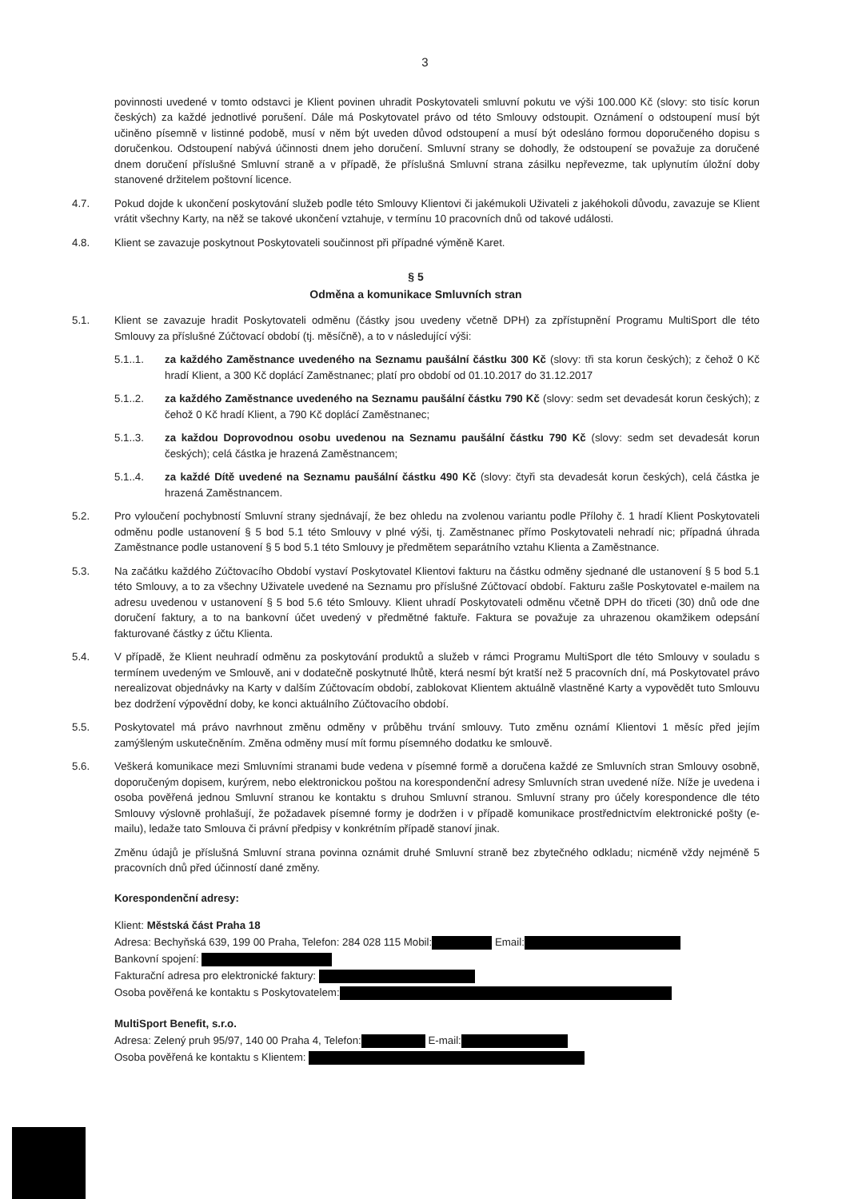3
povinnosti uvedené v tomto odstavci je Klient povinen uhradit Poskytovateli smluvní pokutu ve výši 100.000 Kč (slovy: sto tisíc korun českých) za každé jednotlivé porušení. Dále má Poskytovatel právo od této Smlouvy odstoupit. Oznámení o odstoupení musí být učiněno písemně v listinné podobě, musí v něm být uveden důvod odstoupení a musí být odesláno formou doporučeného dopisu s doručenkou. Odstoupení nabývá účinnosti dnem jeho doručení. Smluvní strany se dohodly, že odstoupení se považuje za doručené dnem doručení příslušné Smluvní straně a v případě, že příslušná Smluvní strana zásilku nepřevezme, tak uplynutím úložní doby stanovené držitelem poštovní licence.
4.7. Pokud dojde k ukončení poskytování služeb podle této Smlouvy Klientovi či jakémukoli Uživateli z jakéhokoli důvodu, zavazuje se Klient vrátit všechny Karty, na něž se takové ukončení vztahuje, v termínu 10 pracovních dnů od takové události.
4.8. Klient se zavazuje poskytnout Poskytovateli součinnost při případné výměně Karet.
§ 5
Odměna a komunikace Smluvních stran
5.1. Klient se zavazuje hradit Poskytovateli odměnu (částky jsou uvedeny včetně DPH) za zpřístupnění Programu MultiSport dle této Smlouvy za příslušné Zúčtovací období (tj. měsíčně), a to v následující výši:
5.1..1. za každého Zaměstnance uvedeného na Seznamu paušální částku 300 Kč (slovy: tři sta korun českých); z čehož 0 Kč hradí Klient, a 300 Kč doplácí Zaměstnanec; platí pro období od 01.10.2017 do 31.12.2017
5.1..2. za každého Zaměstnance uvedeného na Seznamu paušální částku 790 Kč (slovy: sedm set devadesát korun českých); z čehož 0 Kč hradí Klient, a 790 Kč doplácí Zaměstnanec;
5.1..3. za každou Doprovodnou osobu uvedenou na Seznamu paušální částku 790 Kč (slovy: sedm set devadesát korun českých); celá částka je hrazená Zaměstnancem;
5.1..4. za každé Dítě uvedené na Seznamu paušální částku 490 Kč (slovy: čtyři sta devadesát korun českých), celá částka je hrazená Zaměstnancem.
5.2. Pro vyloučení pochybností Smluvní strany sjednávají, že bez ohledu na zvolenou variantu podle Přílohy č. 1 hradí Klient Poskytovateli odměnu podle ustanovení § 5 bod 5.1 této Smlouvy v plné výši, tj. Zaměstnanec přímo Poskytovateli nehradí nic; případná úhrada Zaměstnance podle ustanovení § 5 bod 5.1 této Smlouvy je předmětem separátního vztahu Klienta a Zaměstnance.
5.3. Na začátku každého Zúčtovacího Období vystaví Poskytovatel Klientovi fakturu na částku odměny sjednané dle ustanovení § 5 bod 5.1 této Smlouvy, a to za všechny Uživatele uvedené na Seznamu pro příslušné Zúčtovací období. Fakturu zašle Poskytovatel e-mailem na adresu uvedenou v ustanovení § 5 bod 5.6 této Smlouvy. Klient uhradí Poskytovateli odměnu včetně DPH do třiceti (30) dnů ode dne doručení faktury, a to na bankovní účet uvedený v předmětné faktuře. Faktura se považuje za uhrazenou okamžikem odepsání fakturované částky z účtu Klienta.
5.4. V případě, že Klient neuhradí odměnu za poskytování produktů a služeb v rámci Programu MultiSport dle této Smlouvy v souladu s termínem uvedeným ve Smlouvě, ani v dodatečně poskytnuté lhůtě, která nesmí být kratší než 5 pracovních dní, má Poskytovatel právo nerealizovat objednávky na Karty v dalším Zúčtovacím období, zablokovat Klientem aktuálně vlastněné Karty a vypovědět tuto Smlouvu bez dodržení výpovědní doby, ke konci aktuálního Zúčtovacího období.
5.5. Poskytovatel má právo navrhnout změnu odměny v průběhu trvání smlouvy. Tuto změnu oznámí Klientovi 1 měsíc před jejím zamýšleným uskutečněním. Změna odměny musí mít formu písemného dodatku ke smlouvě.
5.6. Veškerá komunikace mezi Smluvními stranami bude vedena v písemné formě a doručena každé ze Smluvních stran Smlouvy osobně, doporučeným dopisem, kurýrem, nebo elektronickou poštou na korespondenční adresy Smluvních stran uvedené níže. Níže je uvedena i osoba pověřená jednou Smluvní stranou ke kontaktu s druhou Smluvní stranou. Smluvní strany pro účely korespondence dle této Smlouvy výslovně prohlašují, že požadavek písemné formy je dodržen i v případě komunikace prostřednictvím elektronické pošty (e-mailu), ledaže tato Smlouva či právní předpisy v konkrétním případě stanoví jinak.
Změnu údajů je příslušná Smluvní strana povinna oznámit druhé Smluvní straně bez zbytečného odkladu; nicméně vždy nejméně 5 pracovních dnů před účinností dané změny.
Korespondenční adresy:
Klient: Městská část Praha 18
Adresa: Bechyňská 639, 199 00 Praha, Telefon: 284 028 115 Mobil: Email:
Bankovní spojení:
Fakturační adresa pro elektronické faktury:
Osoba pověřená ke kontaktu s Poskytovatelem:
MultiSport Benefit, s.r.o.
Adresa: Zelený pruh 95/97, 140 00 Praha 4, Telefon: E-mail:
Osoba pověřená ke kontaktu s Klientem: